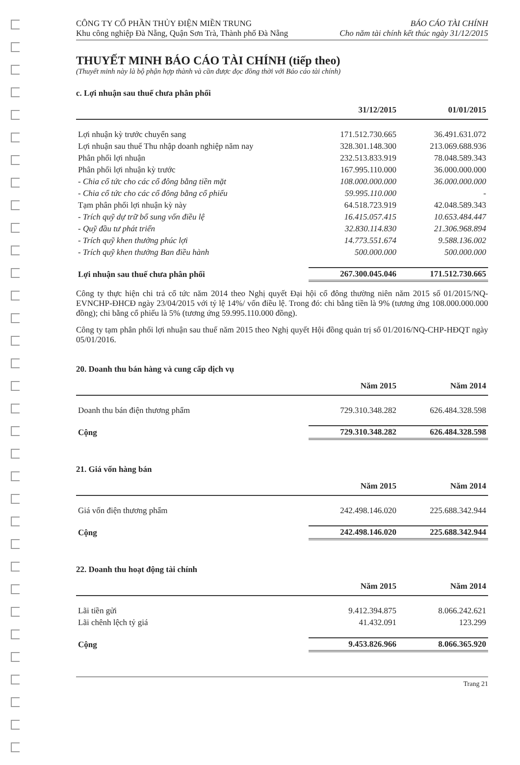CÔNG TY CỔ PHẦN THỦY ĐIỆN MIỀN TRUNG
Khu công nghiệp Đà Nẵng, Quận Sơn Trà, Thành phố Đà Nẵng
BÁO CÁO TÀI CHÍNH
Cho năm tài chính kết thúc ngày 31/12/2015
THUYẾT MINH BÁO CÁO TÀI CHÍNH (tiếp theo)
(Thuyết minh này là bộ phận hợp thành và cần được đọc đồng thời với Báo cáo tài chính)
c. Lợi nhuận sau thuế chưa phân phối
| | 31/12/2015 | 01/01/2015 |
| --- | --- | --- |
| Lợi nhuận kỳ trước chuyển sang | 171.512.730.665 | 36.491.631.072 |
| Lợi nhuận sau thuế Thu nhập doanh nghiệp năm nay | 328.301.148.300 | 213.069.688.936 |
| Phân phối lợi nhuận | 232.513.833.919 | 78.048.589.343 |
| Phân phối lợi nhuận kỳ trước | 167.995.110.000 | 36.000.000.000 |
| - Chia cổ tức cho các cổ đông bằng tiền mặt | 108.000.000.000 | 36.000.000.000 |
| - Chia cổ tức cho các cổ đông bằng cổ phiếu | 59.995.110.000 | - |
| Tạm phân phối lợi nhuận kỳ này | 64.518.723.919 | 42.048.589.343 |
| - Trích quỹ dự trữ bổ sung vốn điều lệ | 16.415.057.415 | 10.653.484.447 |
| - Quỹ đầu tư phát triển | 32.830.114.830 | 21.306.968.894 |
| - Trích quỹ khen thưởng phúc lợi | 14.773.551.674 | 9.588.136.002 |
| - Trích quỹ khen thưởng Ban điều hành | 500.000.000 | 500.000.000 |
| Lợi nhuận sau thuế chưa phân phối | 267.300.045.046 | 171.512.730.665 |
Công ty thực hiện chi trả cổ tức năm 2014 theo Nghị quyết Đại hội cổ đông thường niên năm 2015 số 01/2015/NQ-EVNCHP-ĐHCĐ ngày 23/04/2015 với tỷ lệ 14%/ vốn điều lệ. Trong đó: chi bằng tiền là 9% (tương ứng 108.000.000.000 đồng); chi bằng cổ phiếu là 5% (tương ứng 59.995.110.000 đồng).
Công ty tạm phân phối lợi nhuận sau thuế năm 2015 theo Nghị quyết Hội đồng quản trị số 01/2016/NQ-CHP-HĐQT ngày 05/01/2016.
20. Doanh thu bán hàng và cung cấp dịch vụ
| | Năm 2015 | Năm 2014 |
| --- | --- | --- |
| Doanh thu bán điện thương phẩm | 729.310.348.282 | 626.484.328.598 |
| Cộng | 729.310.348.282 | 626.484.328.598 |
21. Giá vốn hàng bán
| | Năm 2015 | Năm 2014 |
| --- | --- | --- |
| Giá vốn điện thương phẩm | 242.498.146.020 | 225.688.342.944 |
| Cộng | 242.498.146.020 | 225.688.342.944 |
22. Doanh thu hoạt động tài chính
| | Năm 2015 | Năm 2014 |
| --- | --- | --- |
| Lãi tiền gửi | 9.412.394.875 | 8.066.242.621 |
| Lãi chênh lệch tỷ giá | 41.432.091 | 123.299 |
| Cộng | 9.453.826.966 | 8.066.365.920 |
Trang 21